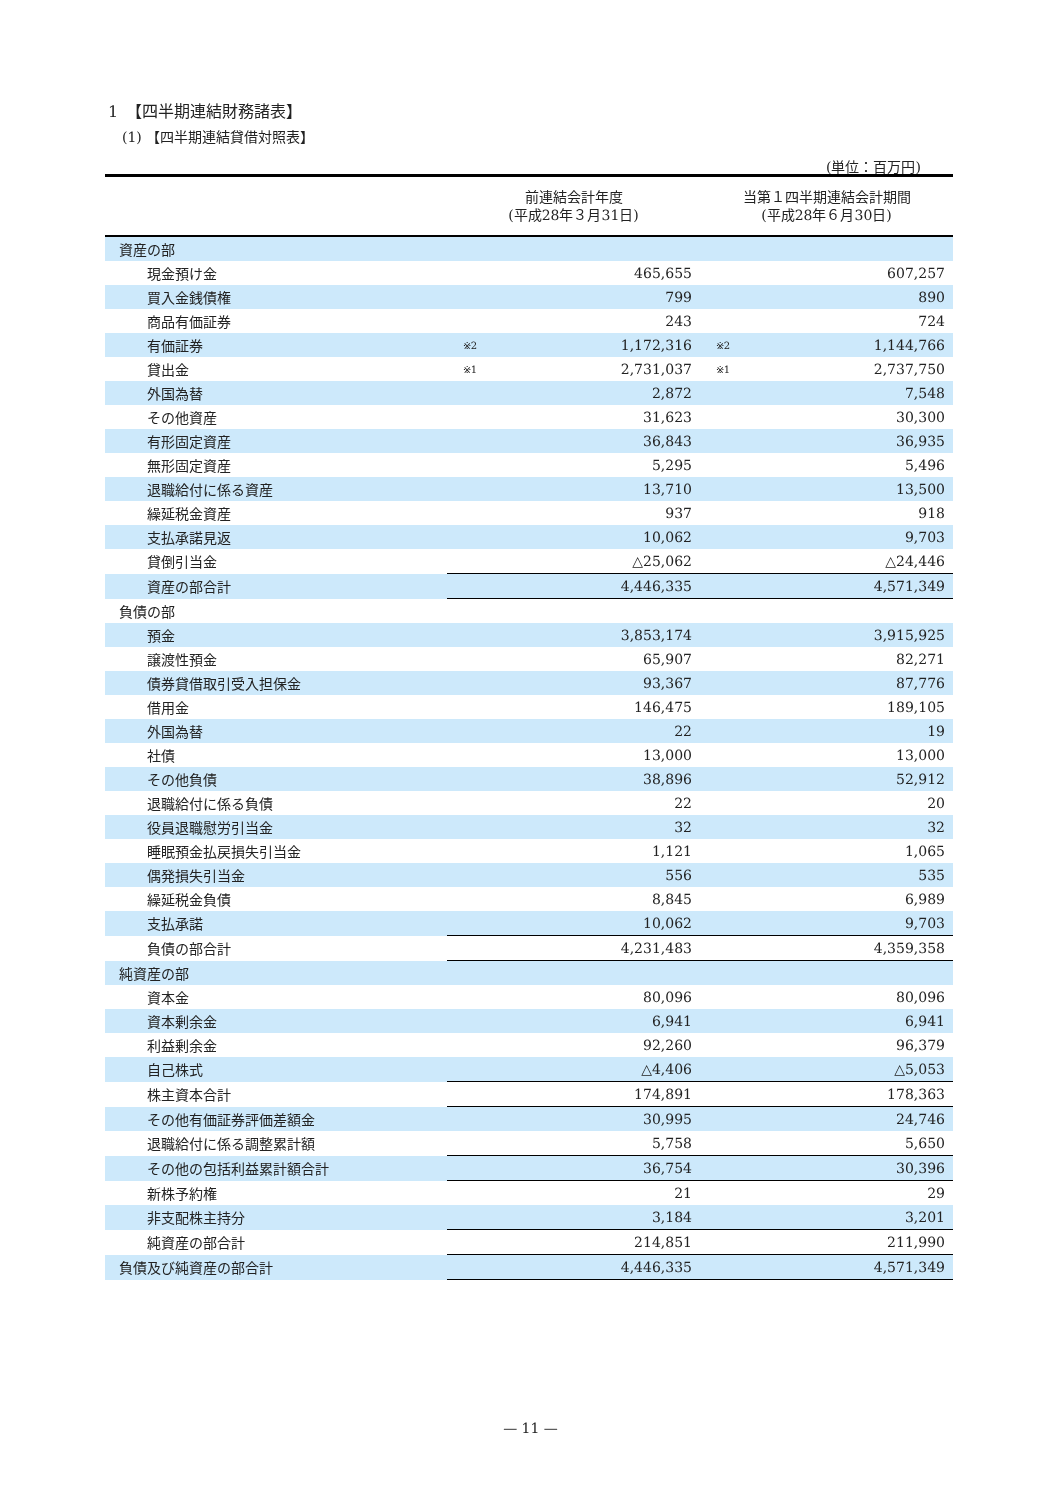1　【四半期連結財務諸表】
(1) 【四半期連結貸借対照表】
(単位：百万円)
| | 前連結会計年度 (平成28年３月31日) | | 当第１四半期連結会計期間 (平成28年６月30日) | |
| --- | --- | --- | --- | --- |
| 資産の部 | | | | |
| 現金預け金 | | 465,655 | | 607,257 |
| 買入金銭債権 | | 799 | | 890 |
| 商品有価証券 | | 243 | | 724 |
| 有価証券 | ※2 | 1,172,316 | ※2 | 1,144,766 |
| 貸出金 | ※1 | 2,731,037 | ※1 | 2,737,750 |
| 外国為替 | | 2,872 | | 7,548 |
| その他資産 | | 31,623 | | 30,300 |
| 有形固定資産 | | 36,843 | | 36,935 |
| 無形固定資産 | | 5,295 | | 5,496 |
| 退職給付に係る資産 | | 13,710 | | 13,500 |
| 繰延税金資産 | | 937 | | 918 |
| 支払承諾見返 | | 10,062 | | 9,703 |
| 貸倒引当金 | | △25,062 | | △24,446 |
| 資産の部合計 | | 4,446,335 | | 4,571,349 |
| 負債の部 | | | | |
| 預金 | | 3,853,174 | | 3,915,925 |
| 譲渡性預金 | | 65,907 | | 82,271 |
| 債券貸借取引受入担保金 | | 93,367 | | 87,776 |
| 借用金 | | 146,475 | | 189,105 |
| 外国為替 | | 22 | | 19 |
| 社債 | | 13,000 | | 13,000 |
| その他負債 | | 38,896 | | 52,912 |
| 退職給付に係る負債 | | 22 | | 20 |
| 役員退職慰労引当金 | | 32 | | 32 |
| 睡眠預金払戻損失引当金 | | 1,121 | | 1,065 |
| 偶発損失引当金 | | 556 | | 535 |
| 繰延税金負債 | | 8,845 | | 6,989 |
| 支払承諾 | | 10,062 | | 9,703 |
| 負債の部合計 | | 4,231,483 | | 4,359,358 |
| 純資産の部 | | | | |
| 資本金 | | 80,096 | | 80,096 |
| 資本剰余金 | | 6,941 | | 6,941 |
| 利益剰余金 | | 92,260 | | 96,379 |
| 自己株式 | | △4,406 | | △5,053 |
| 株主資本合計 | | 174,891 | | 178,363 |
| その他有価証券評価差額金 | | 30,995 | | 24,746 |
| 退職給付に係る調整累計額 | | 5,758 | | 5,650 |
| その他の包括利益累計額合計 | | 36,754 | | 30,396 |
| 新株予約権 | | 21 | | 29 |
| 非支配株主持分 | | 3,184 | | 3,201 |
| 純資産の部合計 | | 214,851 | | 211,990 |
| 負債及び純資産の部合計 | | 4,446,335 | | 4,571,349 |
— 11 —